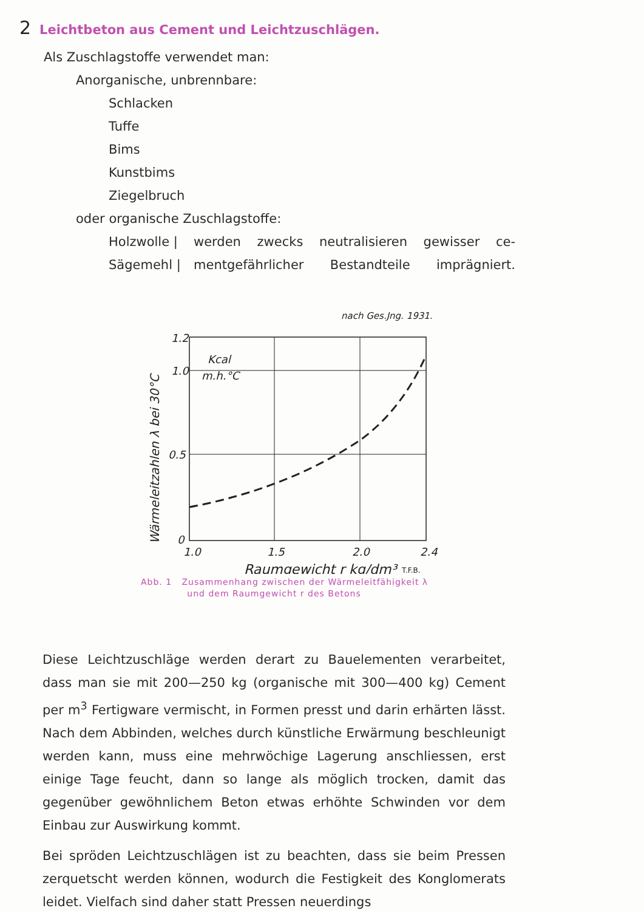2 Leichtbeton aus Cement und Leichtzuschlägen.
Als Zuschlagstoffe verwendet man:
Anorganische, unbrennbare:
Schlacken
Tuffe
Bims
Kunstbims
Ziegelbruch
oder organische Zuschlagstoffe:
Holzwolle |
Sägemehl |
werden zwecks neutralisieren gewisser ce-
mentgefährlicher Bestandteile imprägniert.
nach Ges.Jng. 1931.
1.2
1.0
0.5
0
Kcal
m.h.°C
1.0
1.5
2.0
2.4
Raumgewicht r kg/dm³
T.F.B.
Wärmeleitzahlen λ bei 30°C
Abb. 1 Zusammenhang zwischen der Wärmeleitfähigkeit λ
und dem Raumgewicht r des Betons
Diese Leichtzuschläge werden derart zu Bauelementen verarbeitet, dass man sie mit 200—250 kg (organische mit 300—400 kg) Cement per m<sup>3</sup> Fertigware vermischt, in Formen presst und darin erhärten lässt. Nach dem Abbinden, welches durch künstliche Erwärmung beschleunigt werden kann, muss eine mehrwöchige Lagerung anschliessen, erst einige Tage feucht, dann so lange als möglich trocken, damit das gegenüber gewöhnlichem Beton etwas erhöhte Schwinden vor dem Einbau zur Auswirkung kommt.
Bei spröden Leichtzuschlägen ist zu beachten, dass sie beim Pressen zerquetscht werden können, wodurch die Festigkeit des Konglomerats leidet. Vielfach sind daher statt Pressen neuerdings